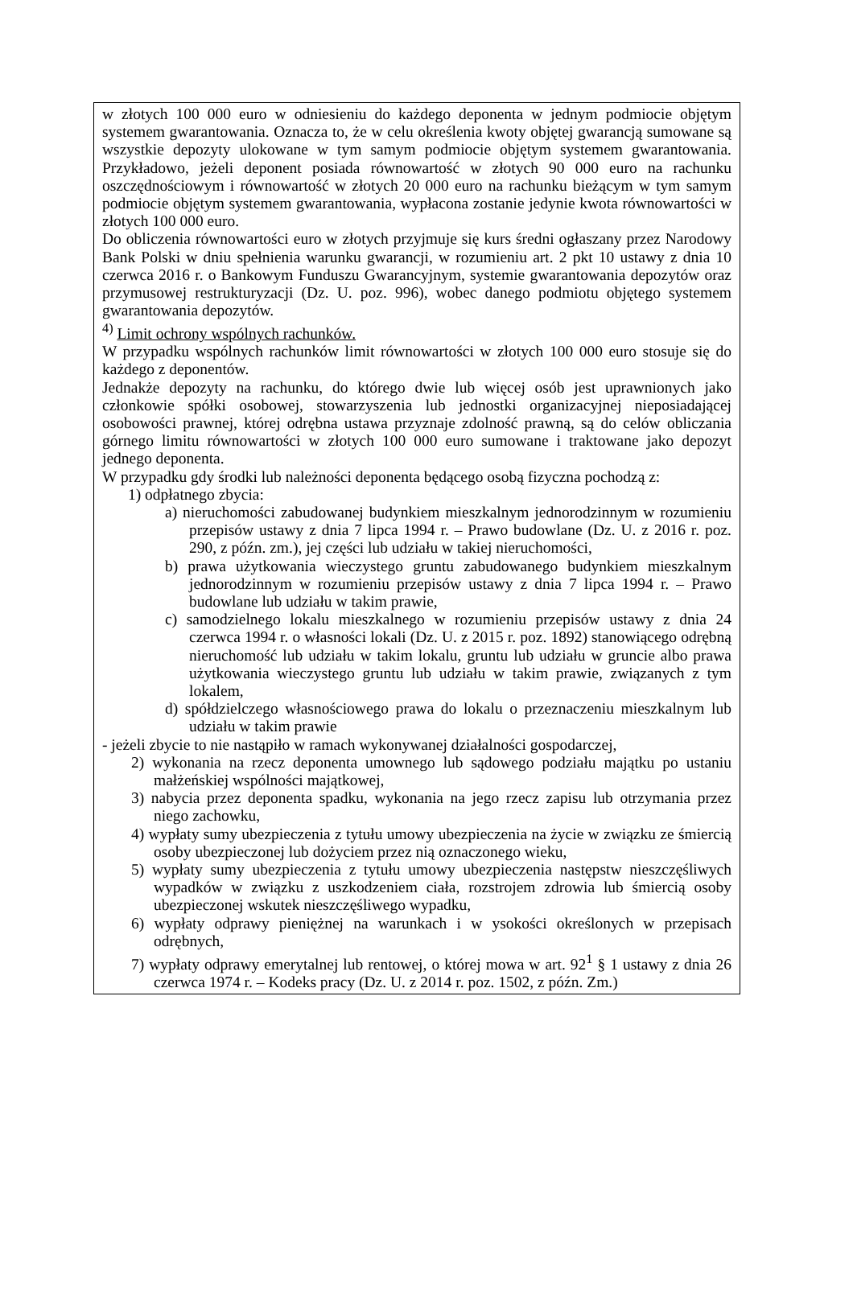w złotych 100 000 euro w odniesieniu do każdego deponenta w jednym podmiocie objętym systemem gwarantowania. Oznacza to, że w celu określenia kwoty objętej gwarancją sumowane są wszystkie depozyty ulokowane w tym samym podmiocie objętym systemem gwarantowania. Przykładowo, jeżeli deponent posiada równowartość w złotych 90 000 euro na rachunku oszczędnościowym i równowartość w złotych 20 000 euro na rachunku bieżącym w tym samym podmiocie objętym systemem gwarantowania, wypłacona zostanie jedynie kwota równowartości w złotych 100 000 euro.
Do obliczenia równowartości euro w złotych przyjmuje się kurs średni ogłaszany przez Narodowy Bank Polski w dniu spełnienia warunku gwarancji, w rozumieniu art. 2 pkt 10 ustawy z dnia 10 czerwca 2016 r. o Bankowym Funduszu Gwarancyjnym, systemie gwarantowania depozytów oraz przymusowej restrukturyzacji (Dz. U. poz. 996), wobec danego podmiotu objętego systemem gwarantowania depozytów.
<sup>4)</sup> Limit ochrony wspólnych rachunków.
W przypadku wspólnych rachunków limit równowartości w złotych 100 000 euro stosuje się do każdego z deponentów.
Jednakże depozyty na rachunku, do którego dwie lub więcej osób jest uprawnionych jako członkowie spółki osobowej, stowarzyszenia lub jednostki organizacyjnej nieposiadającej osobowości prawnej, której odrębna ustawa przyznaje zdolność prawną, są do celów obliczania górnego limitu równowartości w złotych 100 000 euro sumowane i traktowane jako depozyt jednego deponenta.
W przypadku gdy środki lub należności deponenta będącego osobą fizyczna pochodzą z:
1) odpłatnego zbycia:
a) nieruchomości zabudowanej budynkiem mieszkalnym jednorodzinnym w rozumieniu przepisów ustawy z dnia 7 lipca 1994 r. – Prawo budowlane (Dz. U. z 2016 r. poz. 290, z późn. zm.), jej części lub udziału w takiej nieruchomości,
b) prawa użytkowania wieczystego gruntu zabudowanego budynkiem mieszkalnym jednorodzinnym w rozumieniu przepisów ustawy z dnia 7 lipca 1994 r. – Prawo budowlane lub udziału w takim prawie,
c) samodzielnego lokalu mieszkalnego w rozumieniu przepisów ustawy z dnia 24 czerwca 1994 r. o własności lokali (Dz. U. z 2015 r. poz. 1892) stanowiącego odrębną nieruchomość lub udziału w takim lokalu, gruntu lub udziału w gruncie albo prawa użytkowania wieczystego gruntu lub udziału w takim prawie, związanych z tym lokalem,
d) spółdzielczego własnościowego prawa do lokalu o przeznaczeniu mieszkalnym lub udziału w takim prawie
- jeżeli zbycie to nie nastąpiło w ramach wykonywanej działalności gospodarczej,
2) wykonania na rzecz deponenta umownego lub sądowego podziału majątku po ustaniu małżeńskiej wspólności majątkowej,
3) nabycia przez deponenta spadku, wykonania na jego rzecz zapisu lub otrzymania przez niego zachowku,
4) wypłaty sumy ubezpieczenia z tytułu umowy ubezpieczenia na życie w związku ze śmiercią osoby ubezpieczonej lub dożyciem przez nią oznaczonego wieku,
5) wypłaty sumy ubezpieczenia z tytułu umowy ubezpieczenia następstw nieszczęśliwych wypadków w związku z uszkodzeniem ciała, rozstrojem zdrowia lub śmiercią osoby ubezpieczonej wskutek nieszczęśliwego wypadku,
6) wypłaty odprawy pieniężnej na warunkach i w ysokości określonych w przepisach odrębnych,
7) wypłaty odprawy emerytalnej lub rentowej, o której mowa w art. 92<sup>1</sup> § 1 ustawy z dnia 26 czerwca 1974 r. – Kodeks pracy (Dz. U. z 2014 r. poz. 1502, z późn. Zm.)